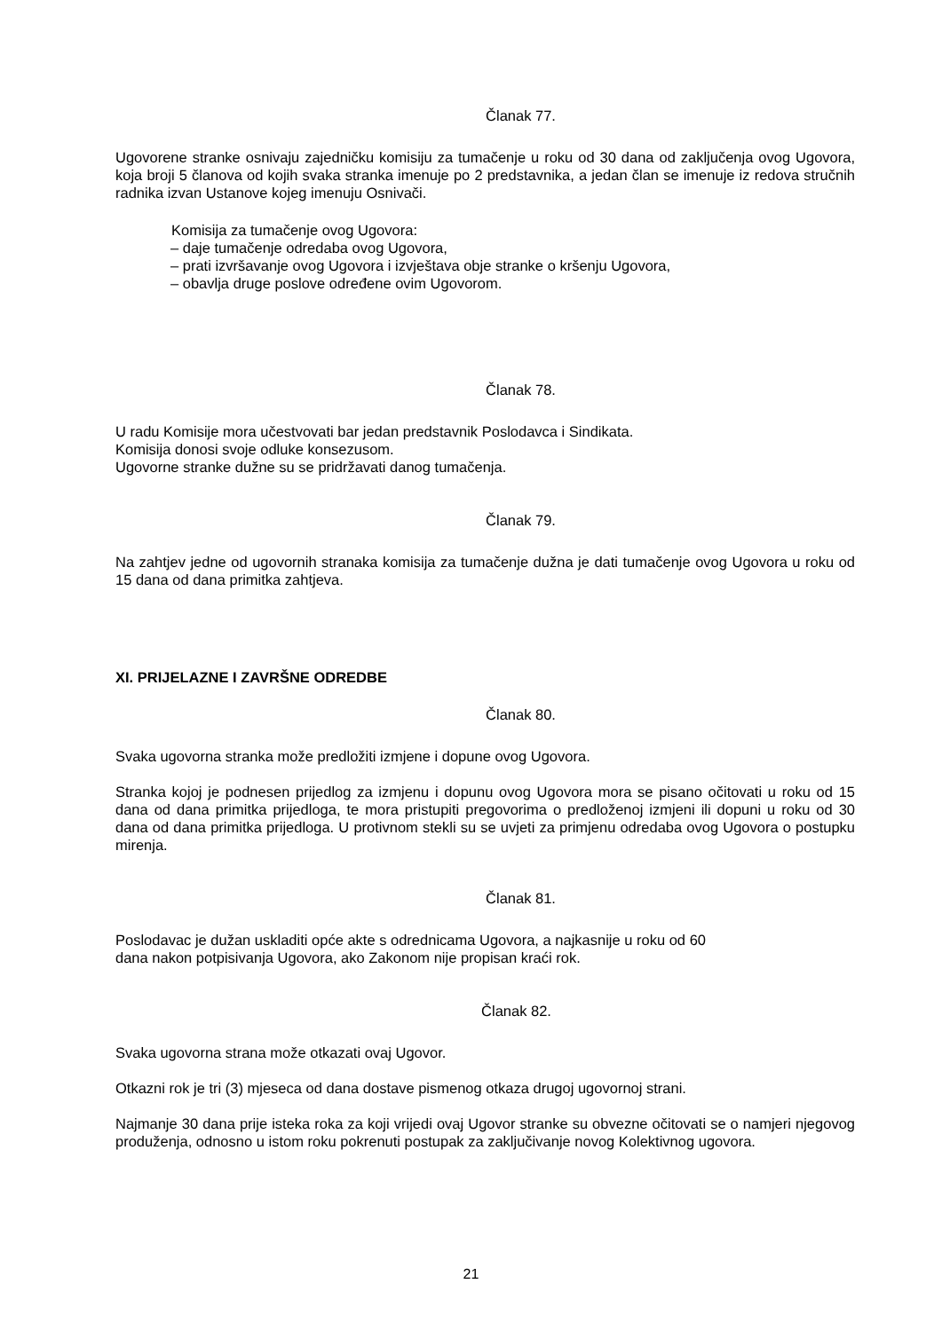Članak 77.
Ugovorene stranke osnivaju zajedničku komisiju za tumačenje u roku od 30 dana od zaključenja ovog Ugovora, koja broji 5 članova od kojih svaka stranka imenuje po 2 predstavnika, a jedan član se imenuje iz redova stručnih radnika izvan Ustanove kojeg imenuju Osnivači.
Komisija za tumačenje ovog Ugovora:
– daje tumačenje odredaba ovog Ugovora,
– prati izvršavanje ovog Ugovora i izvještava obje stranke o kršenju Ugovora,
– obavlja druge poslove određene ovim Ugovorom.
Članak 78.
U radu Komisije mora učestvovati bar jedan predstavnik Poslodavca i Sindikata.
Komisija donosi svoje odluke konsezusom.
Ugovorne stranke dužne su se pridržavati danog tumačenja.
Članak 79.
Na zahtjev jedne od ugovornih stranaka komisija za tumačenje dužna je dati tumačenje ovog Ugovora u roku od 15 dana od dana primitka zahtjeva.
XI. PRIJELAZNE I ZAVRŠNE ODREDBE
Članak 80.
Svaka ugovorna stranka može predložiti izmjene i dopune ovog Ugovora.
Stranka kojoj je podnesen prijedlog za izmjenu i dopunu ovog Ugovora mora se pisano očitovati u roku od 15 dana od dana primitka prijedloga, te mora pristupiti pregovorima o predloženoj izmjeni ili dopuni u roku od 30 dana od dana primitka prijedloga. U protivnom stekli su se uvjeti za primjenu odredaba ovog Ugovora o postupku mirenja.
Članak 81.
Poslodavac je dužan uskladiti opće akte s odrednicama Ugovora, a najkasnije u roku od 60
dana nakon potpisivanja Ugovora, ako Zakonom nije propisan kraći rok.
Članak 82.
Svaka ugovorna strana može otkazati ovaj Ugovor.
Otkazni rok je tri (3) mjeseca od dana dostave pismenog otkaza drugoj ugovornoj strani.
Najmanje 30 dana prije isteka roka za koji vrijedi ovaj Ugovor stranke su obvezne očitovati se o namjeri njegovog produženja, odnosno u istom roku pokrenuti postupak za zaključivanje novog Kolektivnog ugovora.
21